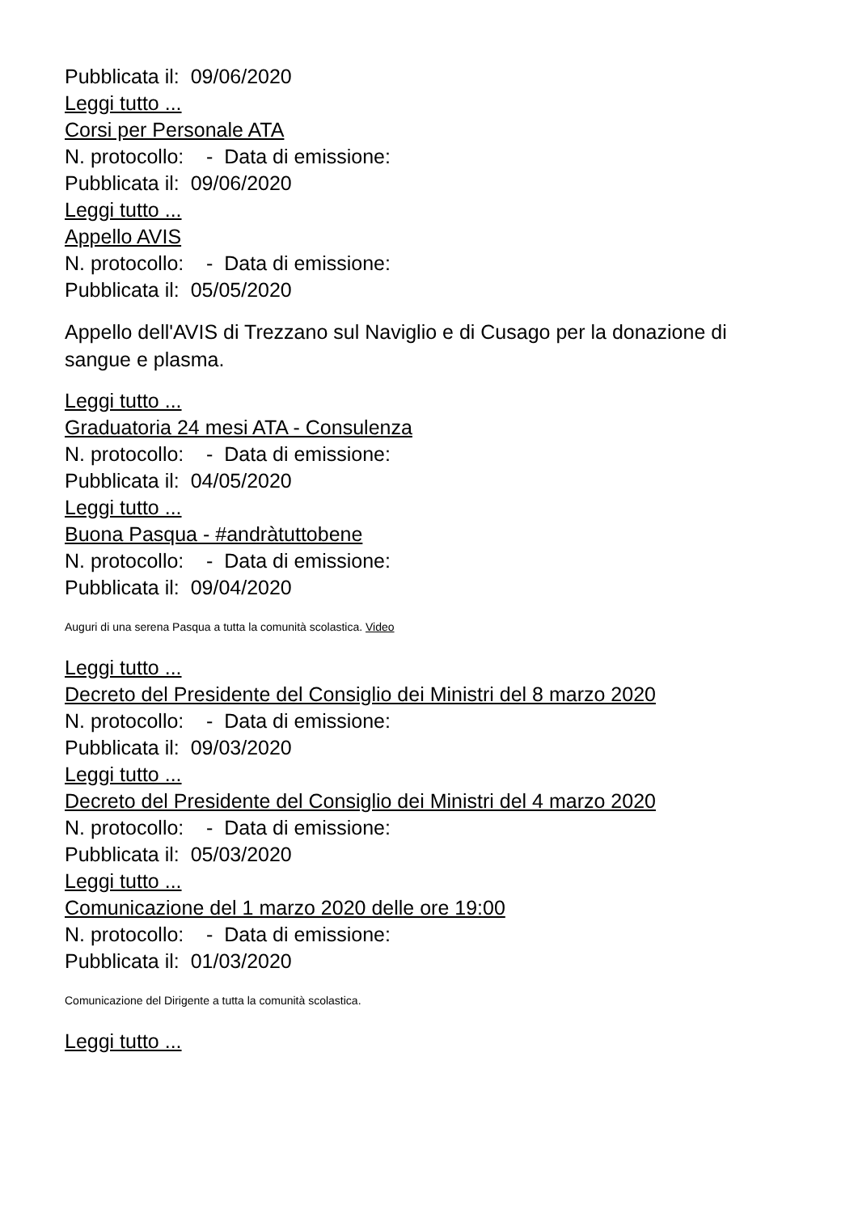Pubblicata il: 09/06/2020
Leggi tutto ...
Corsi per Personale ATA
N. protocollo: - Data di emissione:
Pubblicata il: 09/06/2020
Leggi tutto ...
Appello AVIS
N. protocollo: - Data di emissione:
Pubblicata il: 05/05/2020
Appello dell'AVIS di Trezzano sul Naviglio e di Cusago per la donazione di sangue e plasma.
Leggi tutto ...
Graduatoria 24 mesi ATA - Consulenza
N. protocollo: - Data di emissione:
Pubblicata il: 04/05/2020
Leggi tutto ...
Buona Pasqua - #andràtuttobene
N. protocollo: - Data di emissione:
Pubblicata il: 09/04/2020
Auguri di una serena Pasqua a tutta la comunità scolastica. Video
Leggi tutto ...
Decreto del Presidente del Consiglio dei Ministri del 8 marzo 2020
N. protocollo: - Data di emissione:
Pubblicata il: 09/03/2020
Leggi tutto ...
Decreto del Presidente del Consiglio dei Ministri del 4 marzo 2020
N. protocollo: - Data di emissione:
Pubblicata il: 05/03/2020
Leggi tutto ...
Comunicazione del 1 marzo 2020 delle ore 19:00
N. protocollo: - Data di emissione:
Pubblicata il: 01/03/2020
Comunicazione del Dirigente a tutta la comunità scolastica.
Leggi tutto ...